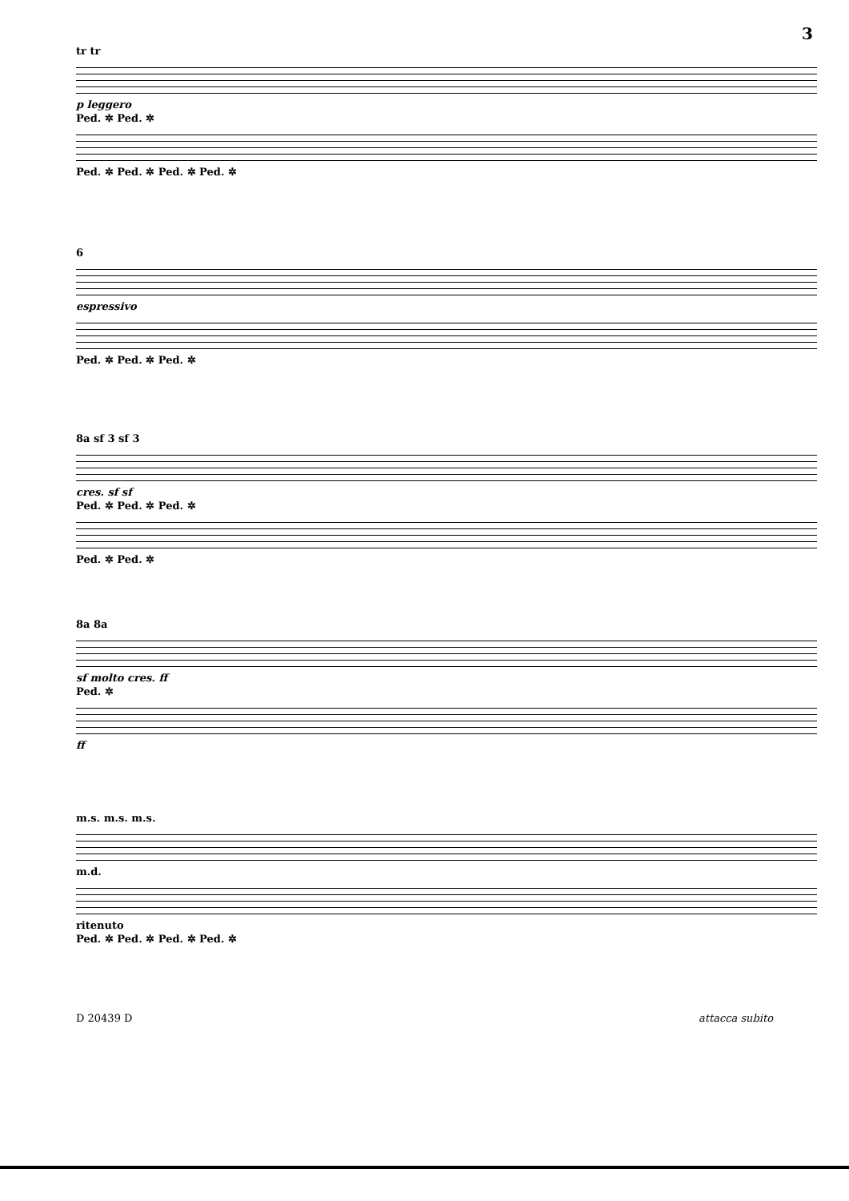3
tr tr
p leggero
Ped. ✲ Ped. ✲
Ped. ✲ Ped. ✲ Ped. ✲ Ped. ✲
6
espressivo
Ped. ✲ Ped. ✲ Ped. ✲
8a sf 3 sf 3
cres. sf sf
Ped. ✲ Ped. ✲ Ped. ✲
Ped. ✲ Ped. ✲
8a 8a
sf molto cres. ff
Ped. ✲
ff
m.s. m.s. m.s.
m.d.
ritenuto
Ped. ✲ Ped. ✲ Ped. ✲ Ped. ✲
D 20439 D attacca subito